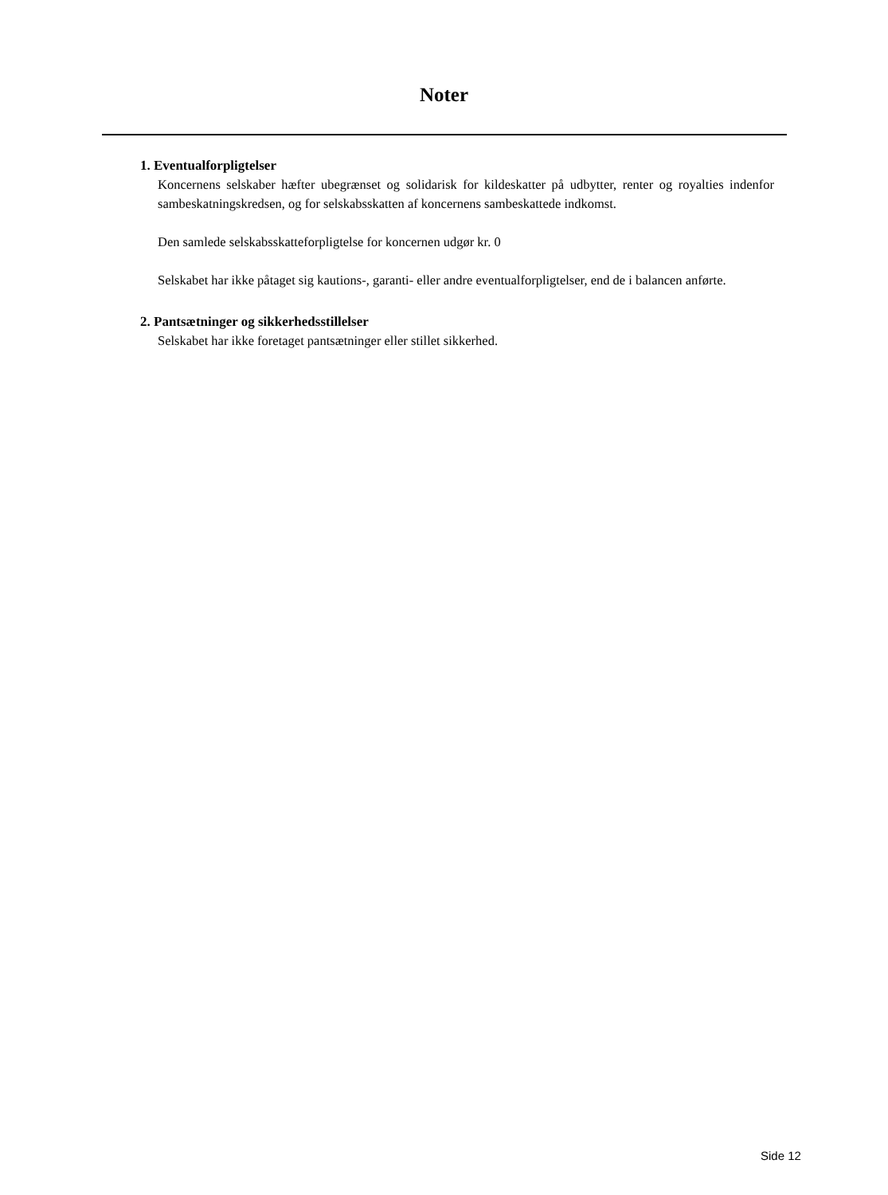Noter
1. Eventualforpligtelser
Koncernens selskaber hæfter ubegrænset og solidarisk for kildeskatter på udbytter, renter og royalties indenfor sambeskatningskredsen, og for selskabsskatten af koncernens sambeskattede indkomst.
Den samlede selskabsskatteforpligtelse for koncernen udgør kr. 0
Selskabet har ikke påtaget sig kautions-, garanti- eller andre eventualforpligtelser, end de i balancen anførte.
2. Pantsætninger og sikkerhedsstillelser
Selskabet har ikke foretaget pantsætninger eller stillet sikkerhed.
Side 12